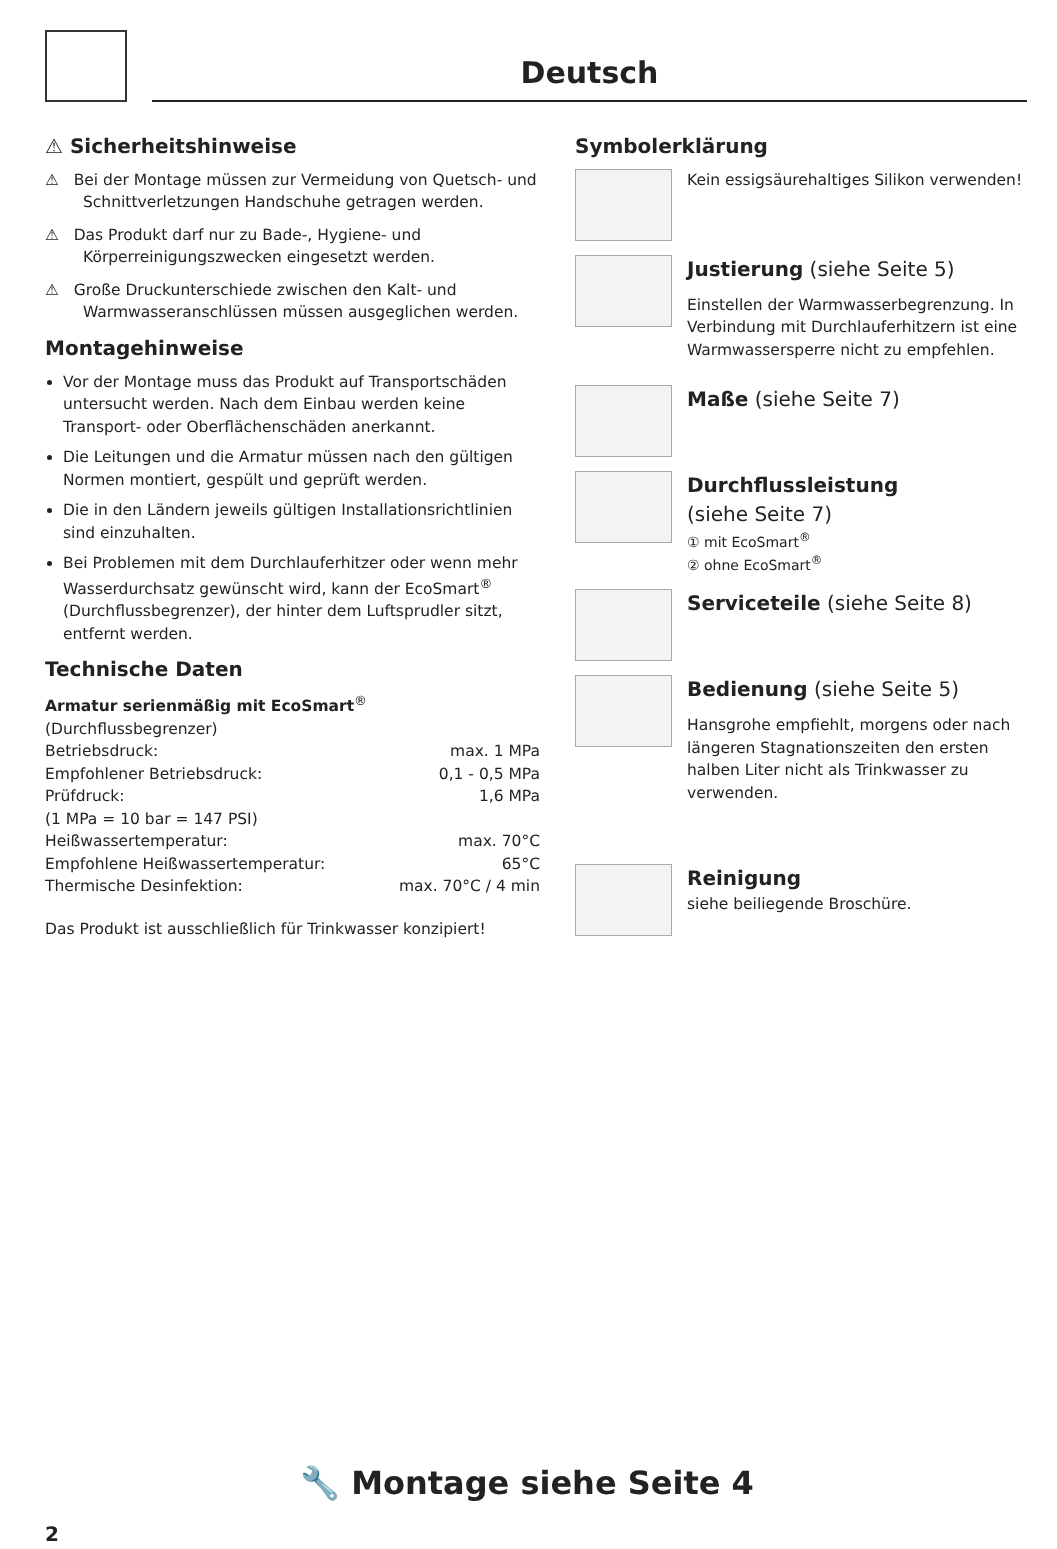Deutsch
⚠ Sicherheitshinweise
⚠ Bei der Montage müssen zur Vermeidung von Quetsch- und Schnittverletzungen Handschuhe getragen werden.
⚠ Das Produkt darf nur zu Bade-, Hygiene- und Körperreinigungszwecken eingesetzt werden.
⚠ Große Druckunterschiede zwischen den Kalt- und Warmwasseranschlüssen müssen ausgeglichen werden.
Montagehinweise
Vor der Montage muss das Produkt auf Transportschäden untersucht werden. Nach dem Einbau werden keine Transport- oder Oberflächenschäden anerkannt.
Die Leitungen und die Armatur müssen nach den gültigen Normen montiert, gespült und geprüft werden.
Die in den Ländern jeweils gültigen Installationsrichtlinien sind einzuhalten.
Bei Problemen mit dem Durchlauferhitzer oder wenn mehr Wasserdurchsatz gewünscht wird, kann der EcoSmart<sup>®</sup> (Durchflussbegrenzer), der hinter dem Luftsprudler sitzt, entfernt werden.
Technische Daten
Armatur serienmäßig mit EcoSmart<sup>®</sup> (Durchflussbegrenzer)
| Betriebsdruck: | max. 1 MPa |
| Empfohlener Betriebsdruck: | 0,1 - 0,5 MPa |
| Prüfdruck: | 1,6 MPa |
| (1 MPa = 10 bar = 147 PSI) | |
| Heißwassertemperatur: | max. 70°C |
| Empfohlene Heißwassertemperatur: | 65°C |
| Thermische Desinfektion: | max. 70°C / 4 min |
Das Produkt ist ausschließlich für Trinkwasser konzipiert!
Symbolerklärung
Kein essigsäurehaltiges Silikon verwenden!
Justierung (siehe Seite 5)
Einstellen der Warmwasserbegrenzung. In Verbindung mit Durchlauferhitzern ist eine Warmwassersperre nicht zu empfehlen.
Maße (siehe Seite 7)
Durchflussleistung
(siehe Seite 7)
① mit EcoSmart<sup>®</sup>
② ohne EcoSmart<sup>®</sup>
Serviceteile (siehe Seite 8)
Bedienung (siehe Seite 5)
Hansgrohe empfiehlt, morgens oder nach längeren Stagnationszeiten den ersten halben Liter nicht als Trinkwasser zu verwenden.
Reinigung
siehe beiliegende Broschüre.
🔧 Montage siehe Seite 4
2